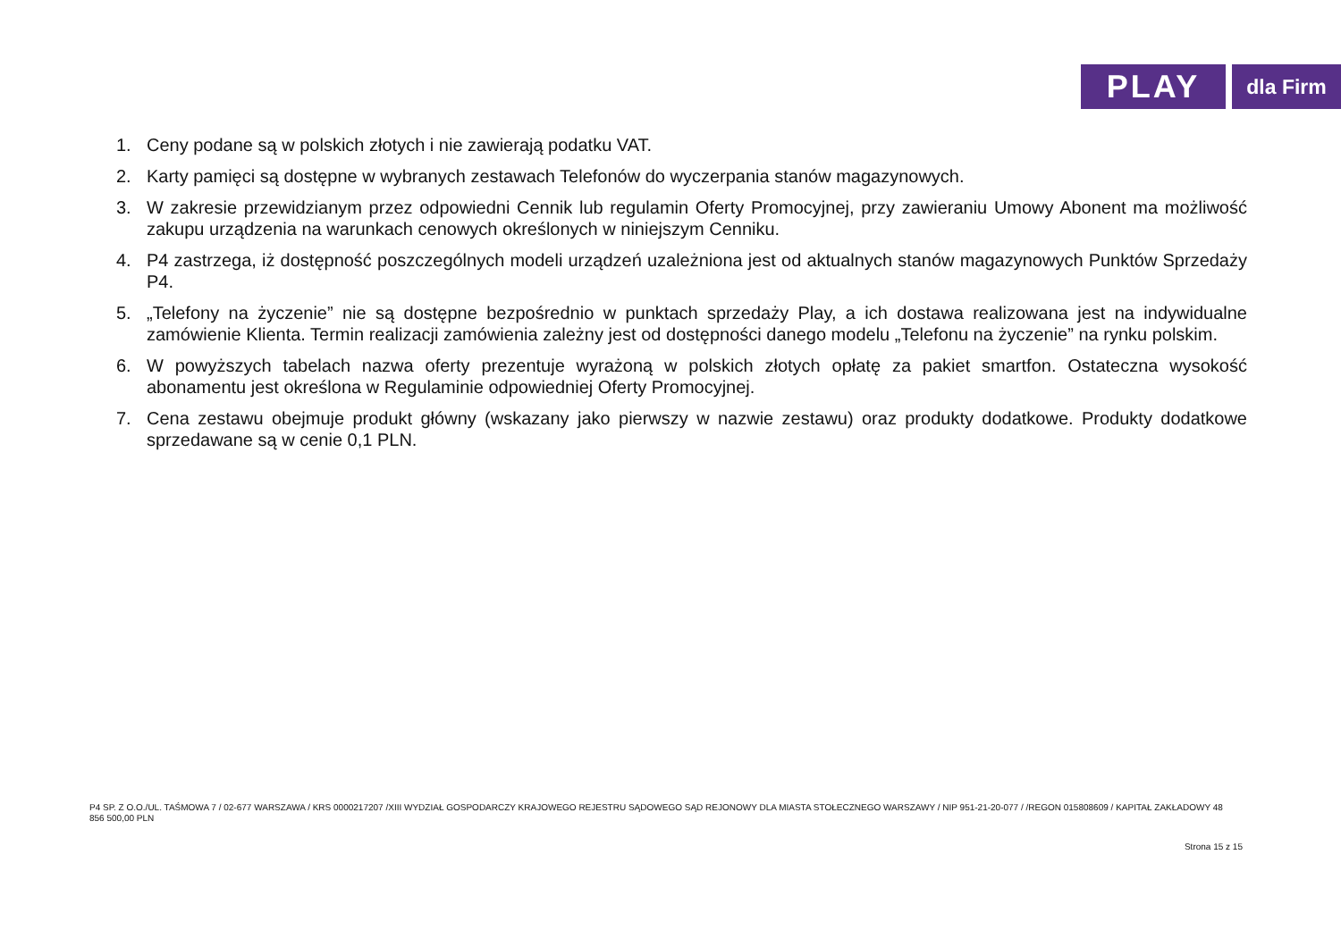PLAY
dla Firm
1. Ceny podane są w polskich złotych i nie zawierają podatku VAT.
2. Karty pamięci są dostępne w wybranych zestawach Telefonów do wyczerpania stanów magazynowych.
3. W zakresie przewidzianym przez odpowiedni Cennik lub regulamin Oferty Promocyjnej, przy zawieraniu Umowy Abonent ma możliwość zakupu urządzenia na warunkach cenowych określonych w niniejszym Cenniku.
4. P4 zastrzega, iż dostępność poszczególnych modeli urządzeń uzależniona jest od aktualnych stanów magazynowych Punktów Sprzedaży P4.
5. „Telefony na życzenie” nie są dostępne bezpośrednio w punktach sprzedaży Play, a ich dostawa realizowana jest na indywidualne zamówienie Klienta. Termin realizacji zamówienia zależny jest od dostępności danego modelu „Telefonu na życzenie” na rynku polskim.
6. W powyższych tabelach nazwa oferty prezentuje wyrażoną w polskich złotych opłatę za pakiet smartfon. Ostateczna wysokość abonamentu jest określona w Regulaminie odpowiedniej Oferty Promocyjnej.
7. Cena zestawu obejmuje produkt główny (wskazany jako pierwszy w nazwie zestawu) oraz produkty dodatkowe. Produkty dodatkowe sprzedawane są w cenie 0,1 PLN.
P4 SP. Z O.O./UL. TAŚMOWA 7 / 02-677 WARSZAWA / KRS 0000217207 /XIII WYDZIAŁ GOSPODARCZY KRAJOWEGO REJESTRU SĄDOWEGO SĄD REJONOWY DLA MIASTA STOŁECZNEGO WARSZAWY / NIP 951-21-20-077 / /REGON 015808609 / KAPITAŁ ZAKŁADOWY 48 856 500,00 PLN
Strona 15 z 15